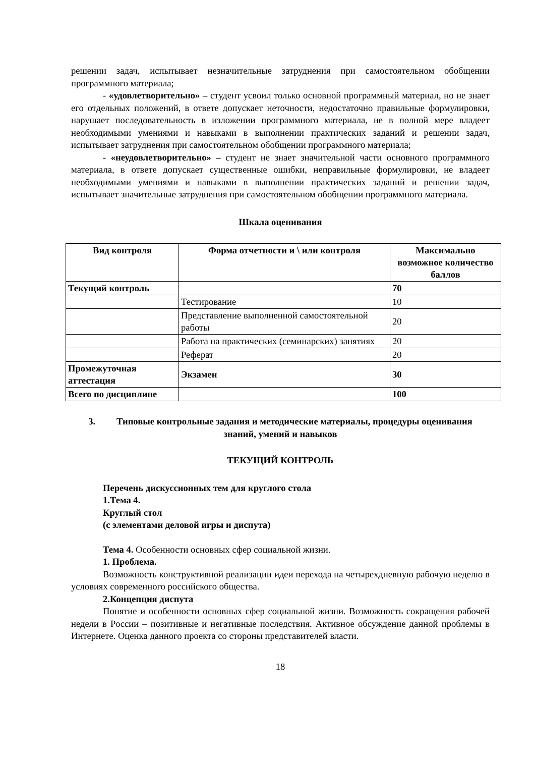решении задач, испытывает незначительные затруднения при самостоятельном обобщении программного материала;
- «удовлетворительно» – студент усвоил только основной программный материал, но не знает его отдельных положений, в ответе допускает неточности, недостаточно правильные формулировки, нарушает последовательность в изложении программного материала, не в полной мере владеет необходимыми умениями и навыками в выполнении практических заданий и решении задач, испытывает затруднения при самостоятельном обобщении программного материала;
- «неудовлетворительно» – студент не знает значительной части основного программного материала, в ответе допускает существенные ошибки, неправильные формулировки, не владеет необходимыми умениями и навыками в выполнении практических заданий и решении задач, испытывает значительные затруднения при самостоятельном обобщении программного материала.
Шкала оценивания
| Вид контроля | Форма отчетности и \ или контроля | Максимально возможное количество баллов |
| --- | --- | --- |
| Текущий контроль | | 70 |
| | Тестирование | 10 |
| | Представление выполненной самостоятельной работы | 20 |
| | Работа на практических (семинарских) занятиях | 20 |
| | Реферат | 20 |
| Промежуточная аттестация | Экзамен | 30 |
| Всего по дисциплине | | 100 |
3. Типовые контрольные задания и методические материалы, процедуры оценивания знаний, умений и навыков
ТЕКУЩИЙ КОНТРОЛЬ
Перечень дискуссионных тем для круглого стола
1.Тема 4.
Круглый стол
(с элементами деловой игры и диспута)
Тема 4. Особенности основных сфер социальной жизни.
1. Проблема.
Возможность конструктивной реализации идеи перехода на четырехдневную рабочую неделю в условиях современного российского общества.
2.Концепция диспута
Понятие и особенности основных сфер социальной жизни. Возможность сокращения рабочей недели в России – позитивные и негативные последствия. Активное обсуждение данной проблемы в Интернете. Оценка данного проекта со стороны представителей власти.
18